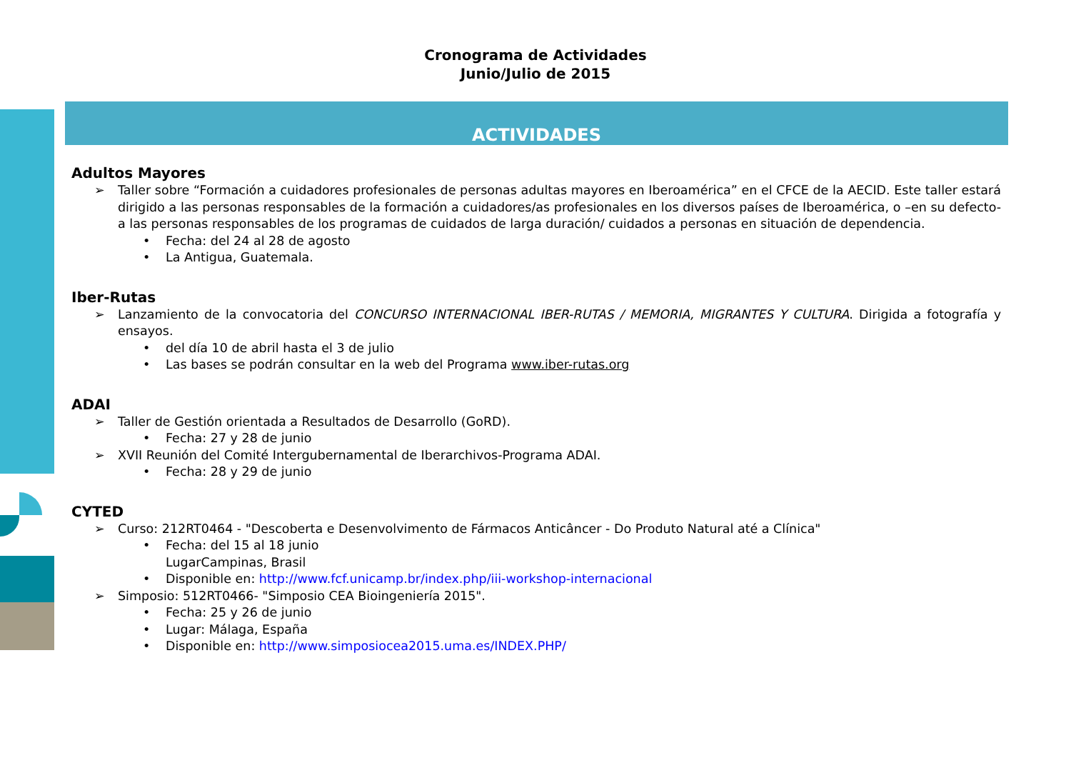Cronograma de Actividades
Junio/Julio de 2015
ACTIVIDADES
Adultos Mayores
➢ Taller sobre “Formación a cuidadores profesionales de personas adultas mayores en Iberoamérica” en el CFCE de la AECID. Este taller estará dirigido a las personas responsables de la formación a cuidadores/as profesionales en los diversos países de Iberoamérica, o –en su defecto- a las personas responsables de los programas de cuidados de larga duración/ cuidados a personas en situación de dependencia.
• Fecha: del 24 al 28 de agosto
• La Antigua, Guatemala.
Iber-Rutas
➢ Lanzamiento de la convocatoria del CONCURSO INTERNACIONAL IBER-RUTAS / MEMORIA, MIGRANTES Y CULTURA. Dirigida a fotografía y ensayos.
• del día 10 de abril hasta el 3 de julio
• Las bases se podrán consultar en la web del Programa www.iber-rutas.org
ADAI
➢ Taller de Gestión orientada a Resultados de Desarrollo (GoRD).
• Fecha: 27 y 28 de junio
➢ XVII Reunión del Comité Intergubernamental de Iberarchivos-Programa ADAI.
• Fecha: 28 y 29 de junio
CYTED
➢ Curso: 212RT0464 - "Descoberta e Desenvolvimento de Fármacos Anticâncer - Do Produto Natural até a Clínica"
• Fecha: del 15 al 18 junio
LugarCampinas, Brasil
• Disponible en: http://www.fcf.unicamp.br/index.php/iii-workshop-internacional
➢ Simposio: 512RT0466- "Simposio CEA Bioingeniería 2015".
• Fecha: 25 y 26 de junio
• Lugar: Málaga, España
• Disponible en: http://www.simposiocea2015.uma.es/INDEX.PHP/